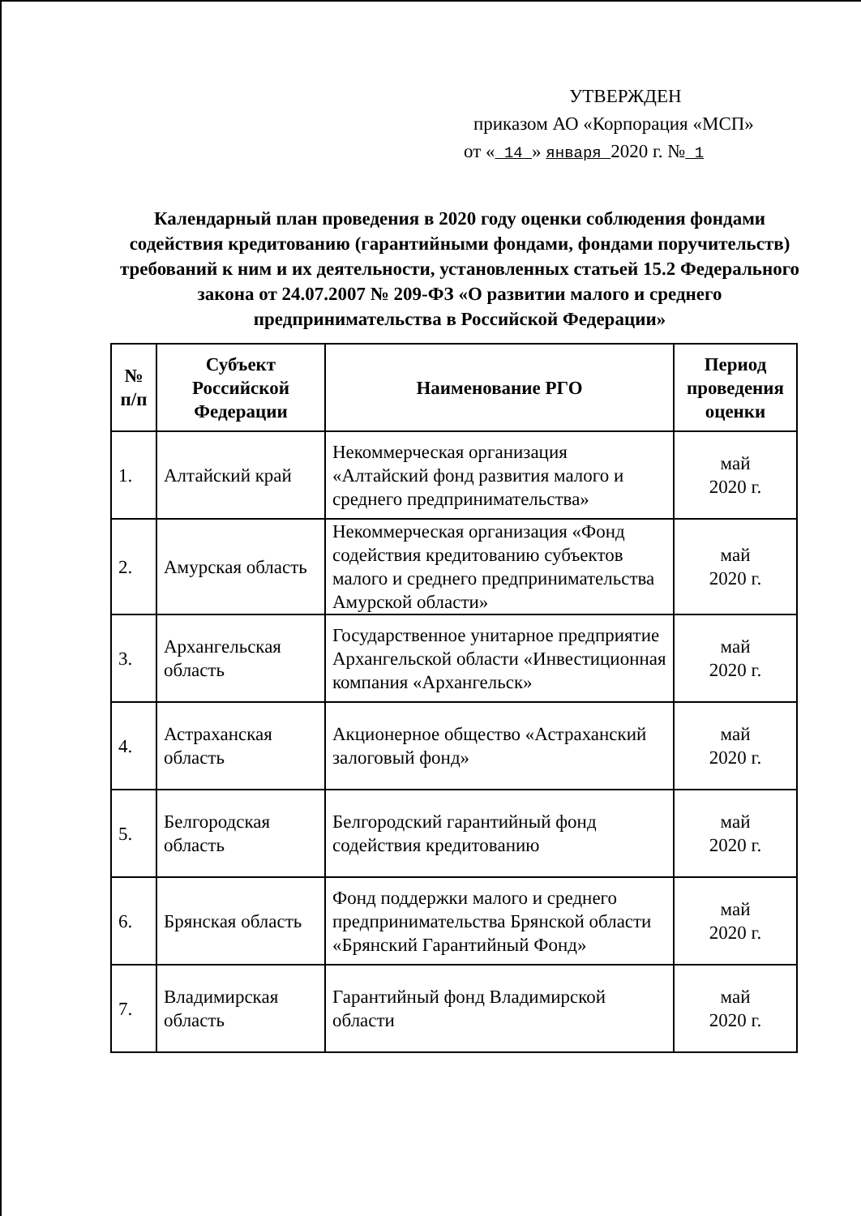УТВЕРЖДЕН
приказом АО «Корпорация «МСП»
от « 14 » января 2020 г. № 1
Календарный план проведения в 2020 году оценки соблюдения фондами содействия кредитованию (гарантийными фондами, фондами поручительств) требований к ним и их деятельности, установленных статьей 15.2 Федерального закона от 24.07.2007 № 209-ФЗ «О развитии малого и среднего предпринимательства в Российской Федерации»
| № п/п | Субъект Российской Федерации | Наименование РГО | Период проведения оценки |
| --- | --- | --- | --- |
| 1. | Алтайский край | Некоммерческая организация «Алтайский фонд развития малого и среднего предпринимательства» | май 2020 г. |
| 2. | Амурская область | Некоммерческая организация «Фонд содействия кредитованию субъектов малого и среднего предпринимательства Амурской области» | май 2020 г. |
| 3. | Архангельская область | Государственное унитарное предприятие Архангельской области «Инвестиционная компания «Архангельск» | май 2020 г. |
| 4. | Астраханская область | Акционерное общество «Астраханский залоговый фонд» | май 2020 г. |
| 5. | Белгородская область | Белгородский гарантийный фонд содействия кредитованию | май 2020 г. |
| 6. | Брянская область | Фонд поддержки малого и среднего предпринимательства Брянской области «Брянский Гарантийный Фонд» | май 2020 г. |
| 7. | Владимирская область | Гарантийный фонд Владимирской области | май 2020 г. |